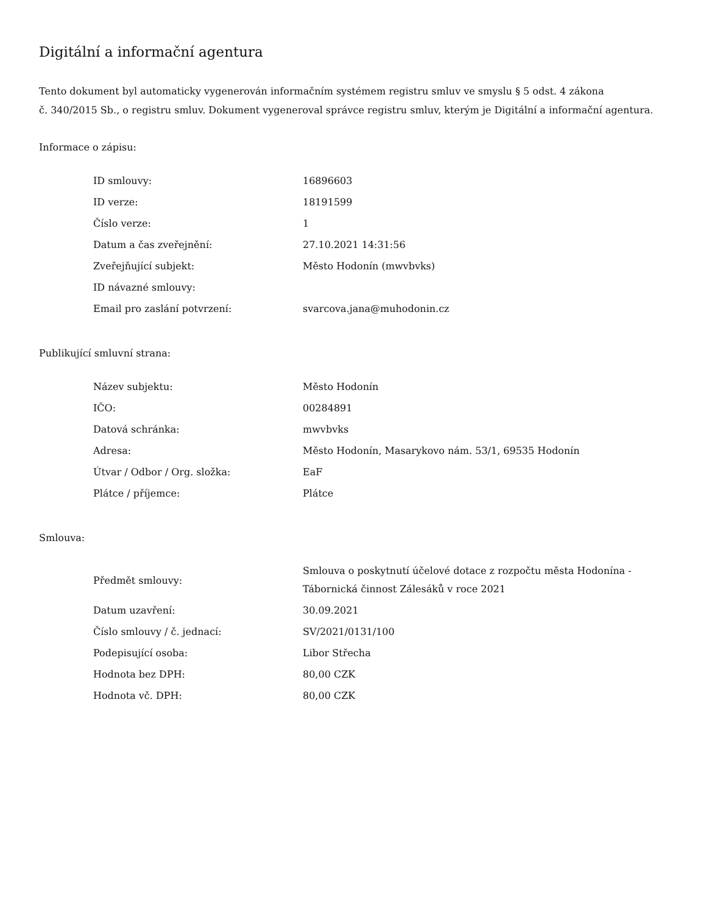Digitální a informační agentura
Tento dokument byl automaticky vygenerován informačním systémem registru smluv ve smyslu § 5 odst. 4 zákona
č. 340/2015 Sb., o registru smluv. Dokument vygeneroval správce registru smluv, kterým je Digitální a informační agentura.
Informace o zápisu:
| ID smlouvy: | 16896603 |
| ID verze: | 18191599 |
| Číslo verze: | 1 |
| Datum a čas zveřejnění: | 27.10.2021 14:31:56 |
| Zveřejňující subjekt: | Město Hodonín (mwvbvks) |
| ID návazné smlouvy: | |
| Email pro zaslání potvrzení: | svarcova.jana@muhodonin.cz |
Publikující smluvní strana:
| Název subjektu: | Město Hodonín |
| IČO: | 00284891 |
| Datová schránka: | mwvbvks |
| Adresa: | Město Hodonín, Masarykovo nám. 53/1, 69535 Hodonín |
| Útvar / Odbor / Org. složka: | EaF |
| Plátce / příjemce: | Plátce |
Smlouva:
| Předmět smlouvy: | Smlouva o poskytnutí účelové dotace z rozpočtu města Hodonína - Tábornická činnost Zálesáků v roce 2021 |
| Datum uzavření: | 30.09.2021 |
| Číslo smlouvy / č. jednací: | SV/2021/0131/100 |
| Podepisující osoba: | Libor Střecha |
| Hodnota bez DPH: | 80,00 CZK |
| Hodnota vč. DPH: | 80,00 CZK |